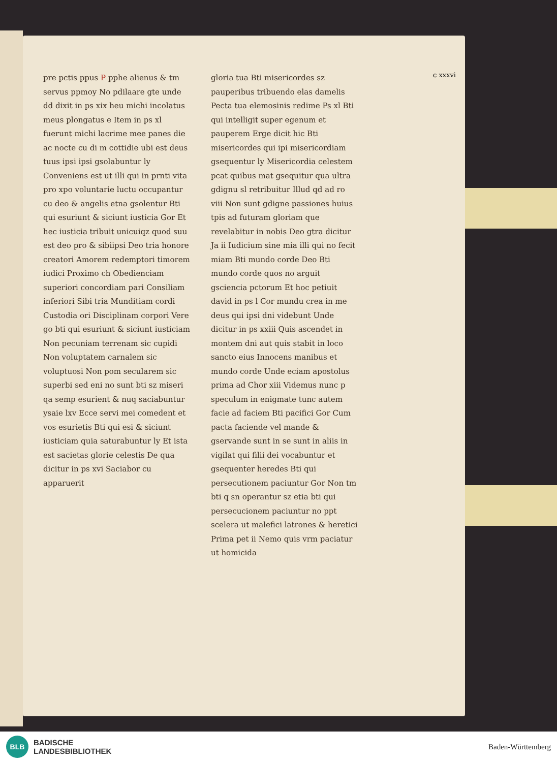c xxxvi
pre pctis ppus P pphe alienus & tm servus ppmoy No pdilaare gte unde dd dixit in ps xix heu michi incolatus meus plongatus e Item in ps xl fuerunt michi lacrime mee panes die ac nocte cu di m cottidie ubi est deus tuus ipsi ipsi gsolabuntur ly Conveniens est ut illi qui in prnti vita pro xpo voluntarie luctu occupantur cu deo & angelis etna gsolentur Bti qui esuriunt & siciunt iusticia Gor Et hec iusticia tribuit unicuiqz quod suu est deo pro & sibiipsi Deo tria honore creatori Amorem redemptori timorem iudici Proximo ch Obedienciam superiori concordiam pari Consiliam inferiori Sibi tria Munditiam cordi Custodia ori Disciplinam corpori Vere go bti qui esuriunt & siciunt iusticiam Non pecuniam terrenam sic cupidi Non voluptatem carnalem sic voluptuosi Non pom secularem sic superbi sed eni no sunt bti sz miseri qa semp esurient & nuq saciabuntur ysaie lxv Ecce servi mei comedent et vos esurietis Bti qui esi & siciunt iusticiam quia saturabuntur ly Et ista est sacietas glorie celestis De qua dicitur in ps xvi Saciabor cu apparuerit
gloria tua Bti misericordes sz pauperibus tribuendo elas damelis Pecta tua elemosinis redime Ps xl Bti qui intelligit super egenum et pauperem Erge dicit hic Bti misericordes qui ipi misericordiam gsequentur ly Misericordia celestem pcat quibus mat gsequitur qua ultra gdignu sl retribuitur Illud qd ad ro viii Non sunt gdigne passiones huius tpis ad futuram gloriam que revelabitur in nobis Deo gtra dicitur Ja ii Iudicium sine mia illi qui no fecit miam Bti mundo corde Deo Bti mundo corde quos no arguit gsciencia pctorum Et hoc petiuit david in ps l Cor mundu crea in me deus qui ipsi dni videbunt Unde dicitur in ps xxiii Quis ascendet in montem dni aut quis stabit in loco sancto eius Innocens manibus et mundo corde Unde eciam apostolus prima ad Chor xiii Videmus nunc p speculum in enigmate tunc autem facie ad faciem Bti pacifici Gor Cum pacta faciende vel mande & gservande sunt in se sunt in aliis in vigilat qui filii dei vocabuntur et gsequenter heredes Bti qui persecutionem paciuntur Gor Non tm bti q sn operantur sz etia bti qui persecucionem paciuntur no ppt scelera ut malefici latrones & heretici Prima pet ii Nemo quis vrm paciatur ut homicida
BLB
BADISCHE
LANDESBIBLIOTHEK
Baden-Württemberg